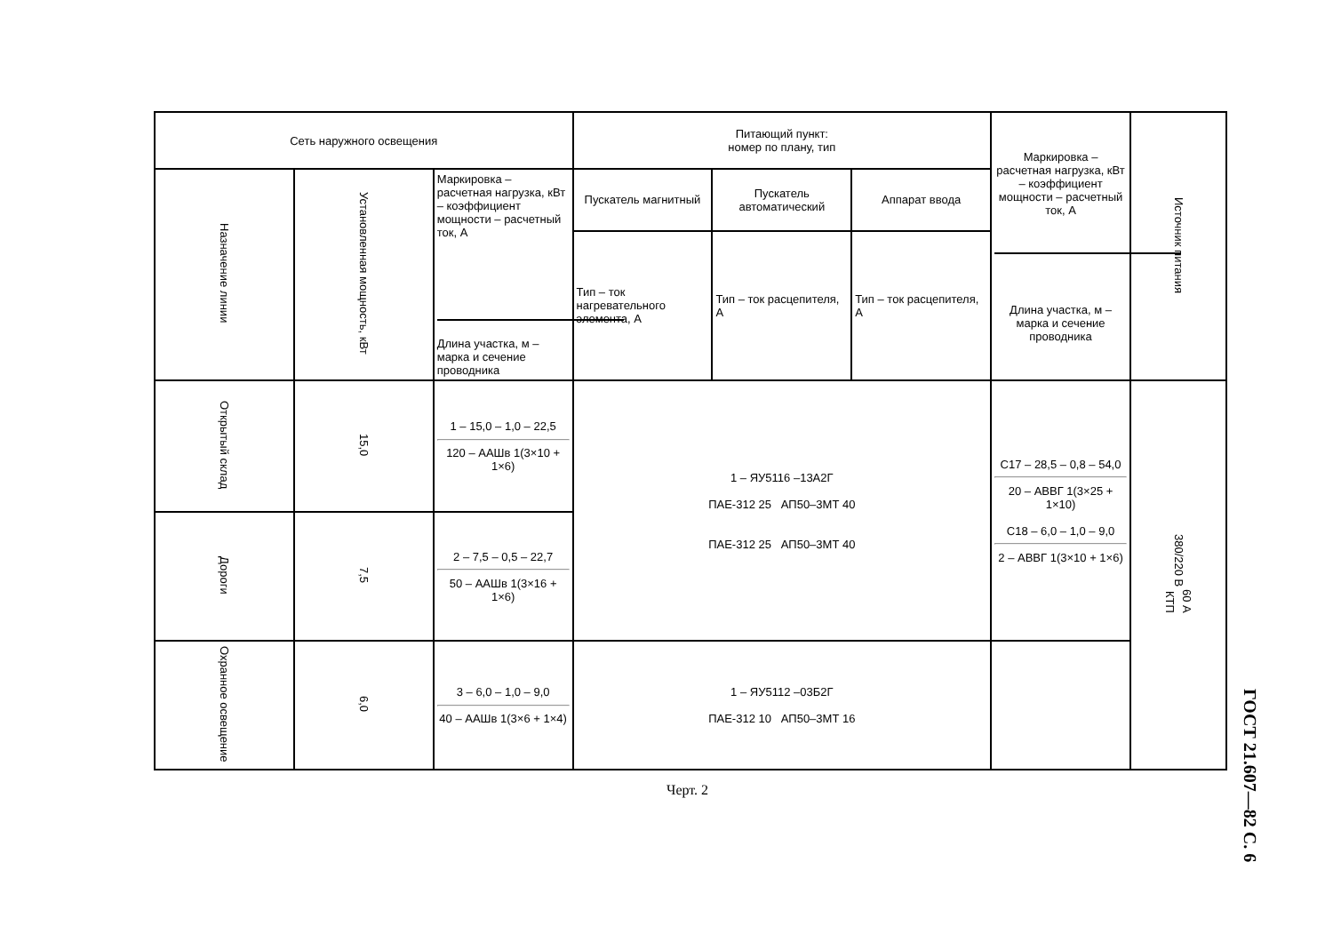| Сеть наружного освещения | | | Питающий пункт: номер по плану, тип | | | Маркировка – расчетная нагрузка, кВт – коэффициент мощности – расчетный ток, А Длина участка, м – марка и сечение проводника | Источник питания |
| --- | --- | --- | --- | --- | --- | --- | --- |
| Назначение линии | Установленная мощность, кВт | Маркировка – расчетная нагрузка, кВт – коэффициент мощности – расчетный ток, А Длина участка, м – марка и сечение проводника | Пускатель магнитный | Пускатель автоматический | Аппарат ввода | | |
| | | | Тип – ток нагревательного элемента, А | Тип – ток расцепителя, А | Тип – ток расцепителя, А | | |
| Открытый склад | 15,0 | 1 – 15,0 – 1,0 – 22,5 120 – ААШв 1(3×10 + 1×6) | 1 – ЯУ5116 –13А2Г ПАЕ-312 25 АП50–3МТ 40 ПАЕ-312 25 АП50–3МТ 40 | | | С17 – 28,5 – 0,8 – 54,0 20 – АВВГ 1(3×25 + 1×10) С18 – 6,0 – 1,0 – 9,0 2 – АВВГ 1(3×10 + 1×6) | 380/220 В КТП 60 А |
| Дороги | 7,5 | 2 – 7,5 – 0,5 – 22,7 50 – ААШв 1(3×16 + 1×6) | | | | | |
| Охранное освещение | 6,0 | 3 – 6,0 – 1,0 – 9,0 40 – ААШв 1(3×6 + 1×4) | 1 – ЯУ5112 –03Б2Г ПАЕ-312 10 АП50–3МТ 16 | | | | |
Черт. 2
ГОСТ 21.607—82 С. 6